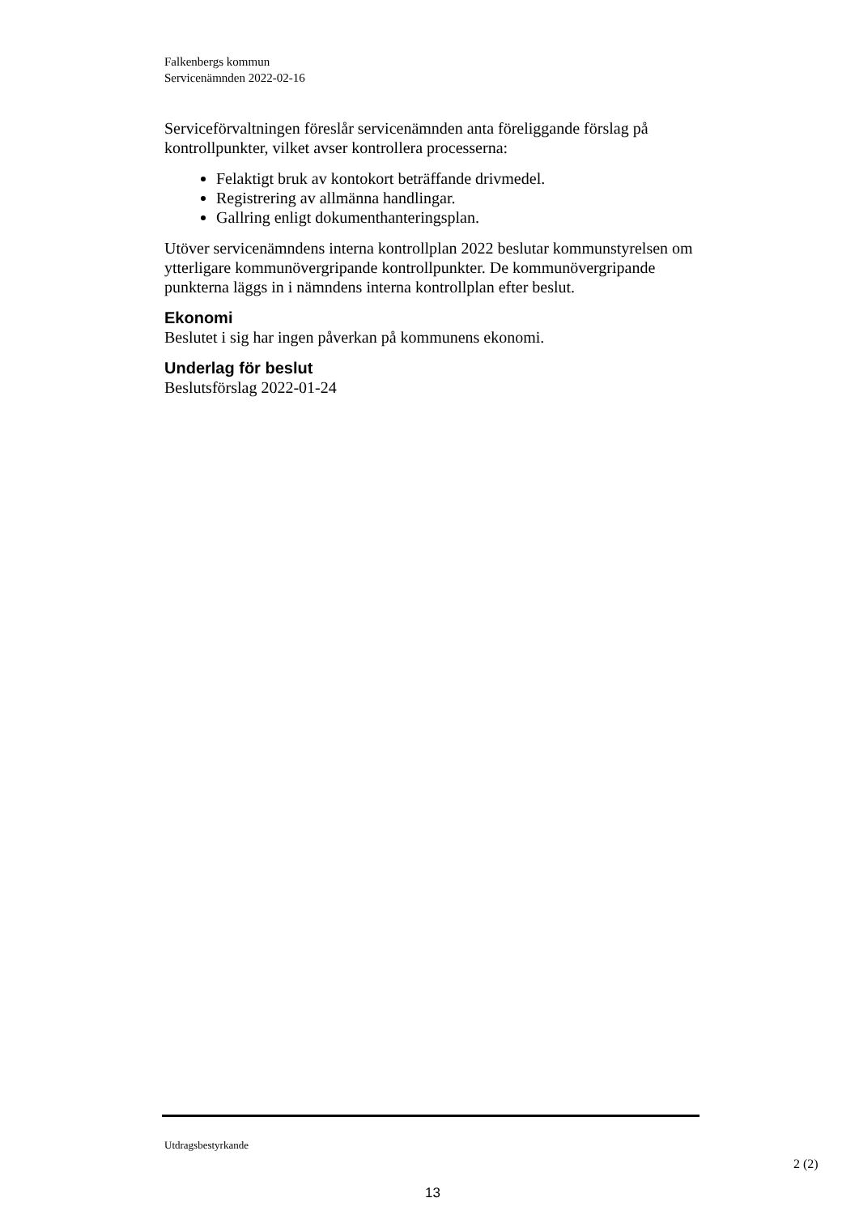Falkenbergs kommun
Servicenämnden 2022-02-16
Serviceförvaltningen föreslår servicenämnden anta föreliggande förslag på kontrollpunkter, vilket avser kontrollera processerna:
Felaktigt bruk av kontokort beträffande drivmedel.
Registrering av allmänna handlingar.
Gallring enligt dokumenthanteringsplan.
Utöver servicenämndens interna kontrollplan 2022 beslutar kommunstyrelsen om ytterligare kommunövergripande kontrollpunkter. De kommunövergripande punkterna läggs in i nämndens interna kontrollplan efter beslut.
Ekonomi
Beslutet i sig har ingen påverkan på kommunens ekonomi.
Underlag för beslut
Beslutsförslag 2022-01-24
Utdragsbestyrkande
2 (2)
13